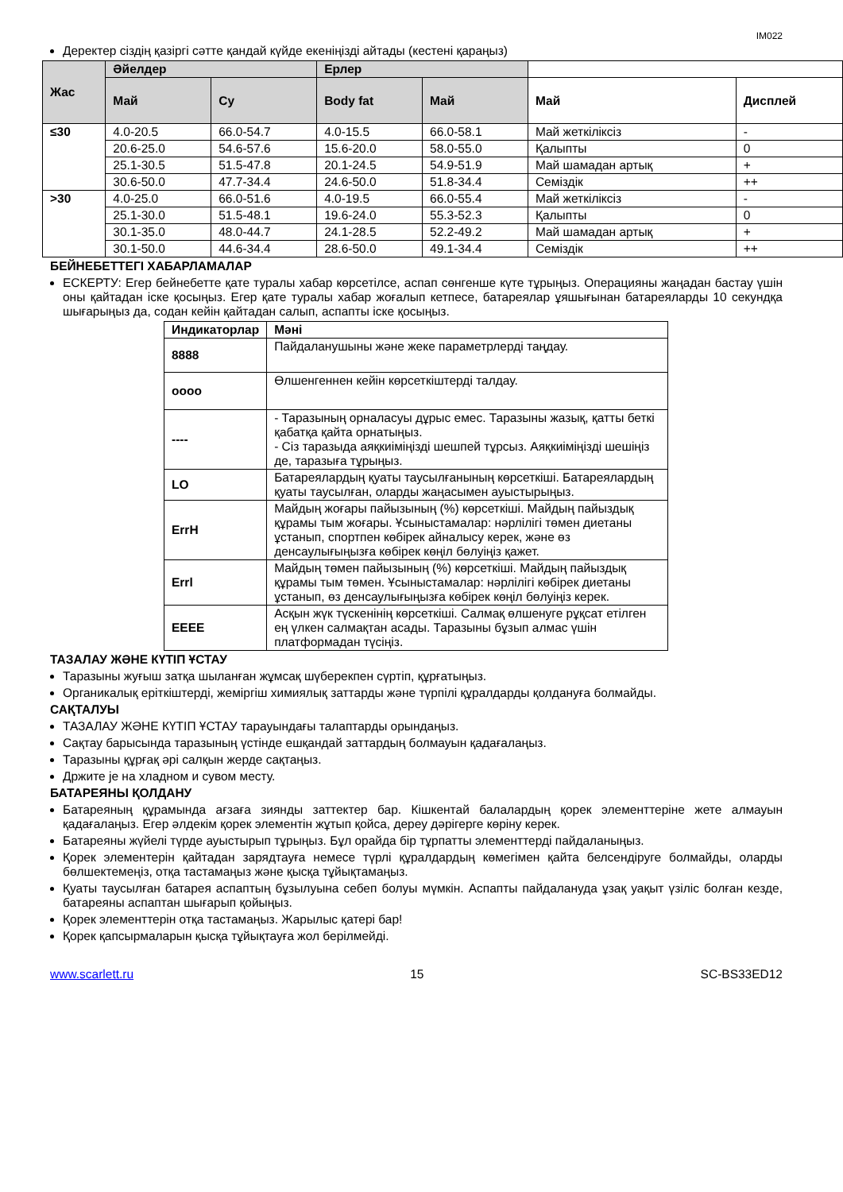IM022
Деректер сіздің қазіргі сәтте қандай күйде екеніңізді айтады (кестені қараңыз)
| Жас | Әйелдер | | Ерлер | | | |
| --- | --- | --- | --- | --- | --- | --- |
| | Май | Су | Body fat | Май | Май | Дисплей |
| ≤30 | 4.0-20.5 | 66.0-54.7 | 4.0-15.5 | 66.0-58.1 | Май жеткіліксіз | - |
| | 20.6-25.0 | 54.6-57.6 | 15.6-20.0 | 58.0-55.0 | Қалыпты | 0 |
| | 25.1-30.5 | 51.5-47.8 | 20.1-24.5 | 54.9-51.9 | Май шамадан артық | + |
| | 30.6-50.0 | 47.7-34.4 | 24.6-50.0 | 51.8-34.4 | Семіздік | ++ |
| >30 | 4.0-25.0 | 66.0-51.6 | 4.0-19.5 | 66.0-55.4 | Май жеткіліксіз | - |
| | 25.1-30.0 | 51.5-48.1 | 19.6-24.0 | 55.3-52.3 | Қалыпты | 0 |
| | 30.1-35.0 | 48.0-44.7 | 24.1-28.5 | 52.2-49.2 | Май шамадан артық | + |
| | 30.1-50.0 | 44.6-34.4 | 28.6-50.0 | 49.1-34.4 | Семіздік | ++ |
БЕЙНЕБЕТТЕГІ ХАБАРЛАМАЛАР
ЕСКЕРТУ: Егер бейнебетте қате туралы хабар көрсетілсе, аспап сөнгенше күте тұрыңыз. Операцияны жаңадан бастау үшін оны қайтадан іске қосыңыз. Егер қате туралы хабар жоғалып кетпесе, батареялар ұяшығынан батареяларды 10 секундқа шығарыңыз да, содан кейін қайтадан салып, аспапты іске қосыңыз.
| Индикаторлар | Мәні |
| --- | --- |
| 8888 | Пайдаланушыны және жеке параметрлерді таңдау. |
| oooo | Өлшенгеннен кейін көрсеткіштерді талдау. |
| ---- | - Таразының орналасуы дұрыс емес. Таразыны жазық, қатты беткі қабатқа қайта орнатыңыз. - Сіз таразыда аяқкиіміңізді шешпей тұрсыз. Аяқкиіміңізді шешіңіз де, таразыға тұрыңыз. |
| LO | Батареялардың қуаты таусылғанының көрсеткіші. Батареялардың қуаты таусылған, оларды жаңасымен ауыстырыңыз. |
| ErrH | Майдың жоғары пайызының (%) көрсеткіші. Майдың пайыздық құрамы тым жоғары. Ұсыныстамалар: нәрлілігі төмен диетаны ұстанып, спортпен көбірек айналысу керек, және өз денсаулығыңызға көбірек көңіл бөлуіңіз қажет. |
| Errl | Майдың төмен пайызының (%) көрсеткіші. Майдың пайыздық құрамы тым төмен. Ұсыныстамалар: нәрлілігі көбірек диетаны ұстанып, өз денсаулығыңызға көбірек көңіл бөлуіңіз керек. |
| EEEE | Асқын жүк түскенінің көрсеткіші. Салмақ өлшенуге рұқсат етілген ең үлкен салмақтан асады. Таразыны бұзып алмас үшін платформадан түсіңіз. |
ТАЗАЛАУ ЖӘНЕ КҮТІП ҰСТАУ
Таразыны жуғыш затқа шыланған жұмсақ шүберекпен сүртіп, құрғатыңыз.
Органикалық еріткіштерді, жеміргіш химиялық заттарды және түрпілі құралдарды қолдануға болмайды.
САҚТАЛУЫ
ТАЗАЛАУ ЖӘНЕ КҮТІП ҰСТАУ тарауындағы талаптарды орындаңыз.
Сақтау барысында таразының үстінде ешқандай заттардың болмауын қадағалаңыз.
Таразыны құрғақ әрі салқын жерде сақтаңыз.
Држите је на хладном и сувом месту.
БАТАРЕЯНЫ ҚОЛДАНУ
Батареяның құрамында ағзаға зиянды заттектер бар. Кішкентай балалардың қорек элементтеріне жете алмауын қадағалаңыз. Егер әлдекім қорек элементін жұтып қойса, дереу дәрігерге көріну керек.
Батареяны жүйелі түрде ауыстырып тұрыңыз. Бұл орайда бір тұрпатты элементтерді пайдаланыңыз.
Қорек элементерін қайтадан зарядтауға немесе түрлі құралдардың көмегімен қайта белсендіруге болмайды, оларды бөлшектемеңіз, отқа тастамаңыз және қысқа тұйықтамаңыз.
Қуаты таусылған батарея аспаптың бұзылуына себеп болуы мүмкін. Аспапты пайдалануда ұзақ уақыт үзіліс болған кезде, батареяны аспаптан шығарып қойыңыз.
Қорек элементтерін отқа тастамаңыз. Жарылыс қатері бар!
Қорек қапсырмаларын қысқа тұйықтауға жол берілмейді.
www.scarlett.ru 15 SC-BS33ED12